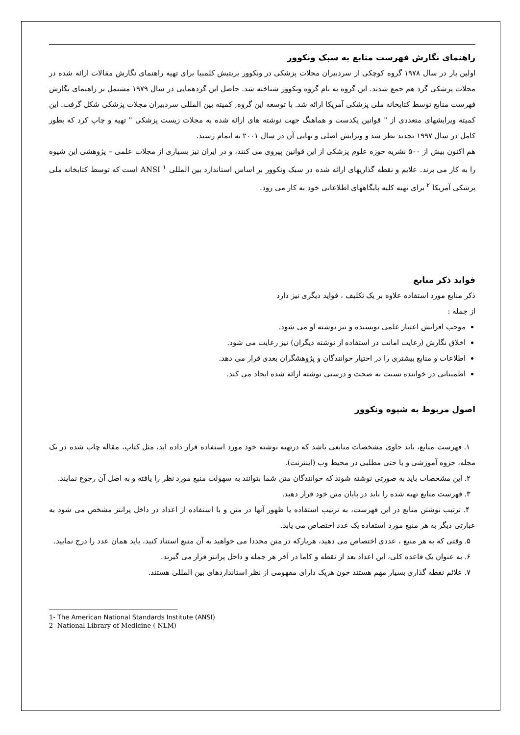راهنمای نگارش فهرست منابع به سبک ونکوور
اولین بار در سال ۱۹۷۸ گروه کوچکی از سردبیران مجلات پزشکی در ونکوور بریتیش کلمبیا برای تهیه راهنمای نگارش مقالات ارائه شده در مجلات پزشکی گرد هم جمع شدند. این گروه به نام گروه ونکوور شناخته شد. حاصل این گردهمایی در سال ۱۹۷۹ مشتمل بر راهنمای نگارش فهرست منابع توسط کتابخانه ملی پزشکی آمریکا ارائه شد. با توسعه این گروه, کمیته بین المللی سردبیران مجلات پزشکی شکل گرفت. این کمیته ویرایشهای متعددی از " قوانین یکدست و هماهنگ جهت نوشته های ارائه شده به مجلات زیست پزشکی " تهیه و چاپ کرد که بطور کامل در سال ۱۹۹۷ تجدید نظر شد و ویرایش اصلی و نهایی آن در سال ۲۰۰۱ به اتمام رسید.
هم اکنون بیش از ۵۰۰ نشریه حوزه علوم پزشکی از این قوانین پیروی می کنند، و در ایران نیز بسیاری از مجلات علمی – پژوهشی این شیوه را به کار می برند. علایم و نقطه گذاریهای ارائه شده در سبک ونکوور بر اساس استاندارد بین المللی ANSI <sup>۱</sup> است که توسط کتابخانه ملی پزشکی آمریکا <sup>۲</sup> برای تهیه کلیه پایگاههای اطلاعاتی خود به کار می رود.
فواید ذکر منابع
ذکر منابع مورد استفاده علاوه بر یک تکلیف ، فواید دیگری نیز دارد
از جمله :
موجب افزایش اعتبار علمی نویسنده و نیز نوشته او می شود.
اخلاق نگارش (رعایت امانت در استفاده از نوشته دیگران) نیز رعایت می شود.
اطلاعات و منابع بیشتری را در اختیار خوانندگان و پژوهشگران بعدی قرار می دهد.
اطمینانی در خواننده نسبت به صحت و درستی نوشته ارائه شده ایجاد می کند.
اصول مربوط به شیوه ونکوور
۱. فهرست منابع، باید حاوی مشخصات منابعی باشد که درتهیه نوشته خود مورد استفاده قرار داده اید، مثل کتاب، مقاله چاپ شده در یک مجله، جزوه آموزشی و یا حتی مطلبی در محیط وب (اینترنت).
۲. این مشخصات باید به صورتی نوشته شوند که خوانندگان متن شما بتوانند به سهولت منبع مورد نظر را یافته و به اصل آن رجوع نمایند.
۳. فهرست منابع تهیه شده را باید در پایان متن خود قرار دهید.
۴. ترتیب نوشتن منابع در این فهرست، به ترتیب استفاده یا ظهور آنها در متن و با استفاده از اعداد در داخل پرانتز مشخص می شود به عبارتی دیگر به هر منبع مورد استفاده یک عدد اختصاص می یابد.
۵. وقتی که به هر منبع ، عددی اختصاص می دهید، هربارکه در متن مجددا می خواهید به آن منبع استناد کنید، باید همان عدد را درج نمایید.
۶. به عنوان یک قاعده کلی، این اعداد بعد از نقطه و کاما در آخر هر جمله و داخل پرانتز قرار می گیرند.
۷. علائم نقطه گذاری بسیار مهم هستند چون هریک دارای مفهومی از نظر استانداردهای بین المللی هستند.
1- The American National Standards Institute (ANSI)
2 -National Library of Medicine ( NLM)